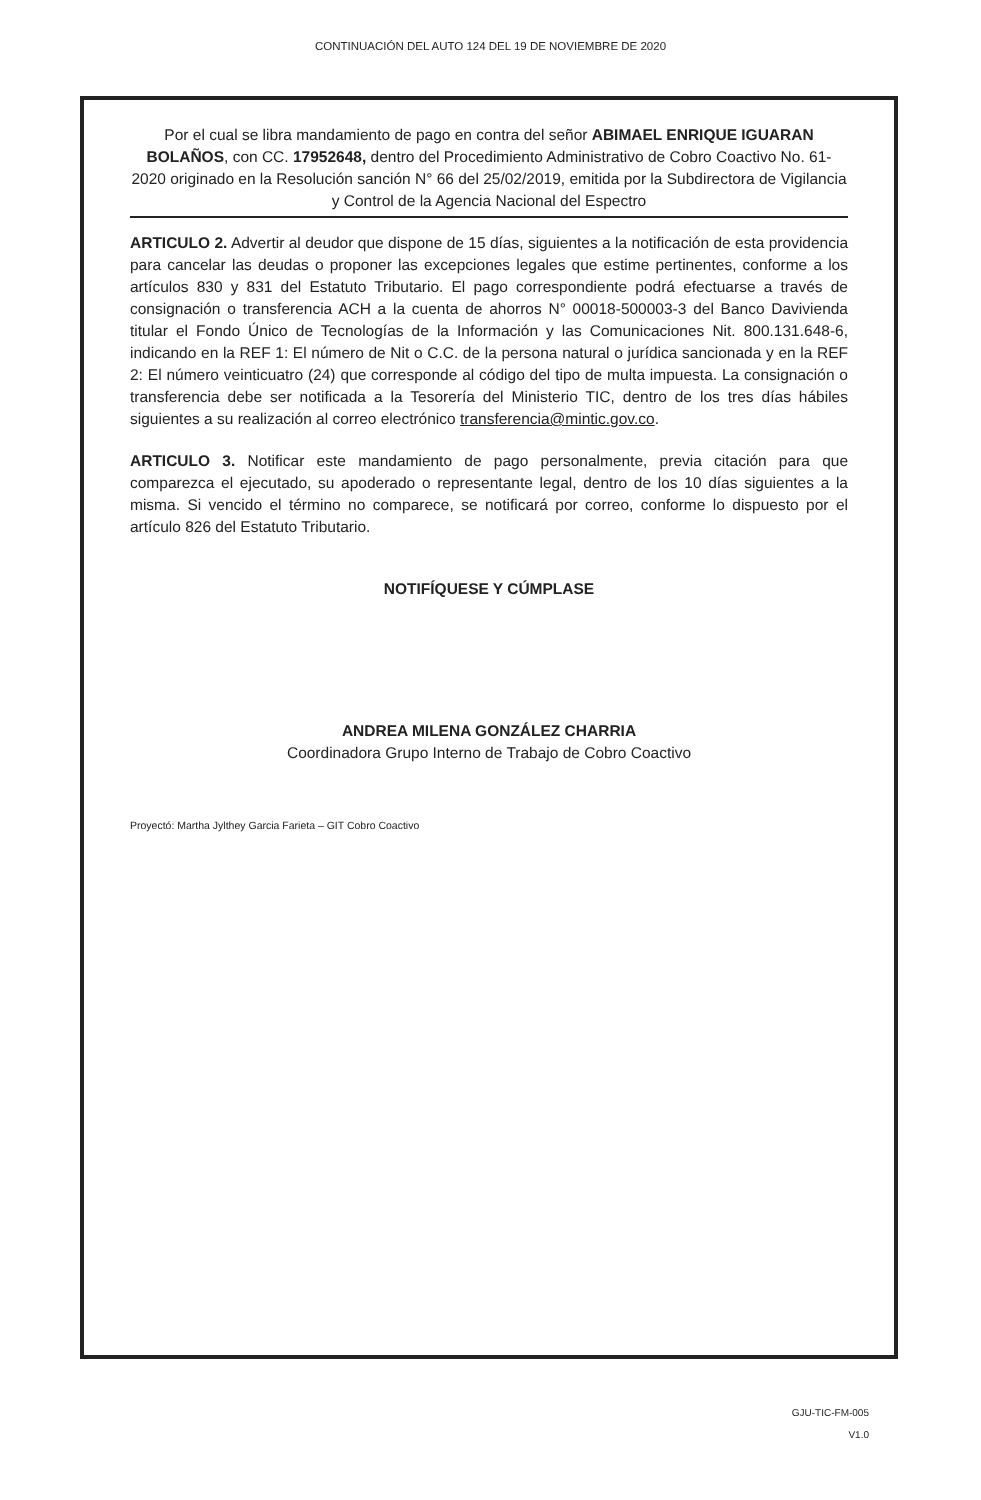CONTINUACIÓN DEL AUTO 124 DEL 19 DE NOVIEMBRE DE 2020
Por el cual se libra mandamiento de pago en contra del señor ABIMAEL ENRIQUE IGUARAN BOLAÑOS, con CC. 17952648, dentro del Procedimiento Administrativo de Cobro Coactivo No. 61-2020 originado en la Resolución sanción N° 66 del 25/02/2019, emitida por la Subdirectora de Vigilancia y Control de la Agencia Nacional del Espectro
ARTICULO 2. Advertir al deudor que dispone de 15 días, siguientes a la notificación de esta providencia para cancelar las deudas o proponer las excepciones legales que estime pertinentes, conforme a los artículos 830 y 831 del Estatuto Tributario. El pago correspondiente podrá efectuarse a través de consignación o transferencia ACH a la cuenta de ahorros N° 00018-500003-3 del Banco Davivienda titular el Fondo Único de Tecnologías de la Información y las Comunicaciones Nit. 800.131.648-6, indicando en la REF 1: El número de Nit o C.C. de la persona natural o jurídica sancionada y en la REF 2: El número veinticuatro (24) que corresponde al código del tipo de multa impuesta. La consignación o transferencia debe ser notificada a la Tesorería del Ministerio TIC, dentro de los tres días hábiles siguientes a su realización al correo electrónico transferencia@mintic.gov.co.
ARTICULO 3. Notificar este mandamiento de pago personalmente, previa citación para que comparezca el ejecutado, su apoderado o representante legal, dentro de los 10 días siguientes a la misma. Si vencido el término no comparece, se notificará por correo, conforme lo dispuesto por el artículo 826 del Estatuto Tributario.
NOTIFÍQUESE Y CÚMPLASE
ANDREA MILENA GONZÁLEZ CHARRIA
Coordinadora Grupo Interno de Trabajo de Cobro Coactivo
Proyectó: Martha Jylthey Garcia Farieta – GIT Cobro Coactivo
GJU-TIC-FM-005
V1.0